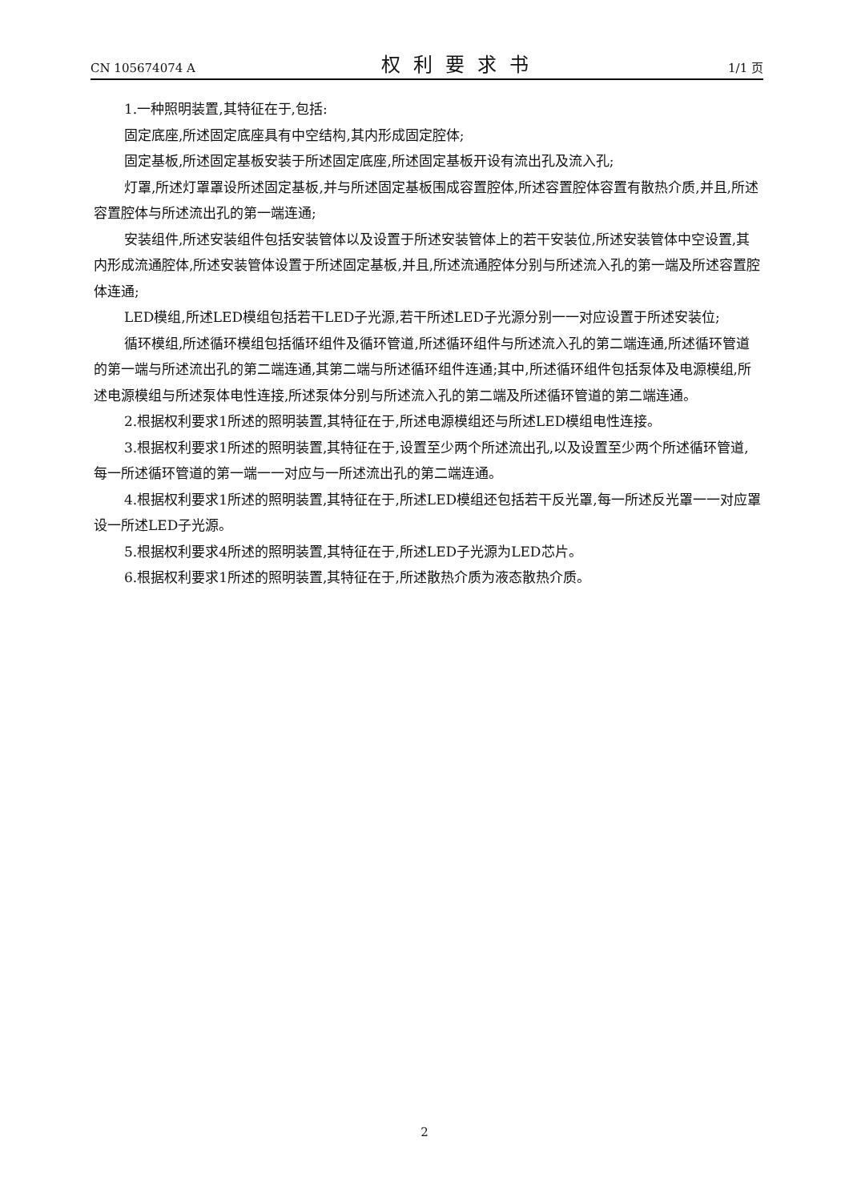CN 105674074 A 权利要求书 1/1 页
1.一种照明装置,其特征在于,包括:
固定底座,所述固定底座具有中空结构,其内形成固定腔体;
固定基板,所述固定基板安装于所述固定底座,所述固定基板开设有流出孔及流入孔;
灯罩,所述灯罩罩设所述固定基板,并与所述固定基板围成容置腔体,所述容置腔体容置有散热介质,并且,所述容置腔体与所述流出孔的第一端连通;
安装组件,所述安装组件包括安装管体以及设置于所述安装管体上的若干安装位,所述安装管体中空设置,其内形成流通腔体,所述安装管体设置于所述固定基板,并且,所述流通腔体分别与所述流入孔的第一端及所述容置腔体连通;
LED模组,所述LED模组包括若干LED子光源,若干所述LED子光源分别一一对应设置于所述安装位;
循环模组,所述循环模组包括循环组件及循环管道,所述循环组件与所述流入孔的第二端连通,所述循环管道的第一端与所述流出孔的第二端连通,其第二端与所述循环组件连通;其中,所述循环组件包括泵体及电源模组,所述电源模组与所述泵体电性连接,所述泵体分别与所述流入孔的第二端及所述循环管道的第二端连通。
2.根据权利要求1所述的照明装置,其特征在于,所述电源模组还与所述LED模组电性连接。
3.根据权利要求1所述的照明装置,其特征在于,设置至少两个所述流出孔,以及设置至少两个所述循环管道,每一所述循环管道的第一端一一对应与一所述流出孔的第二端连通。
4.根据权利要求1所述的照明装置,其特征在于,所述LED模组还包括若干反光罩,每一所述反光罩一一对应罩设一所述LED子光源。
5.根据权利要求4所述的照明装置,其特征在于,所述LED子光源为LED芯片。
6.根据权利要求1所述的照明装置,其特征在于,所述散热介质为液态散热介质。
2